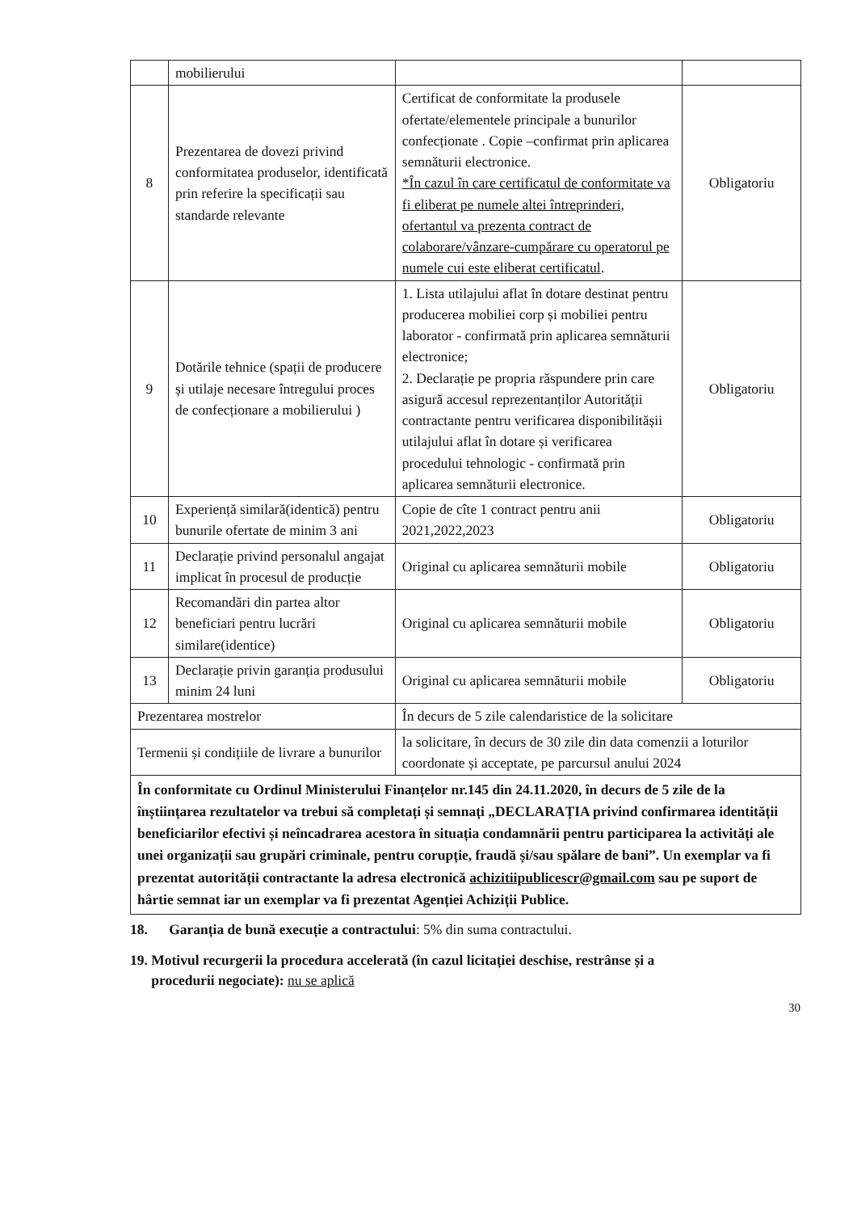| | mobilierului | | |
| 8 | Prezentarea de dovezi privind conformitatea produselor, identificată prin referire la specificații sau standarde relevante | Certificat de conformitate la produsele ofertate/elementele principale a bunurilor confecționate . Copie –confirmat prin aplicarea semnăturii electronice. *În cazul în care certificatul de conformitate va fi eliberat pe numele altei întreprinderi, ofertantul va prezenta contract de colaborare/vânzare-cumpărare cu operatorul pe numele cui este eliberat certificatul . | Obligatoriu |
| 9 | Dotările tehnice (spații de producere și utilaje necesare întregului proces de confecționare a mobilierului ) | 1. Lista utilajului aflat în dotare destinat pentru producerea mobiliei corp și mobiliei pentru laborator - confirmată prin aplicarea semnăturii electronice; 2. Declarație pe propria răspundere prin care asigură accesul reprezentanților Autorității contractante pentru verificarea disponibilitășii utilajului aflat în dotare și verificarea procedului tehnologic - confirmată prin aplicarea semnăturii electronice. | Obligatoriu |
| 10 | Experiență similară(identică) pentru bunurile ofertate de minim 3 ani | Copie de cîte 1 contract pentru anii 2021,2022,2023 | Obligatoriu |
| 11 | Declarație privind personalul angajat implicat în procesul de producție | Original cu aplicarea semnăturii mobile | Obligatoriu |
| 12 | Recomandări din partea altor beneficiari pentru lucrări similare(identice) | Original cu aplicarea semnăturii mobile | Obligatoriu |
| 13 | Declarație privin garanția produsului minim 24 luni | Original cu aplicarea semnăturii mobile | Obligatoriu |
| Prezentarea mostrelor | | În decurs de 5 zile calendaristice de la solicitare | |
| Termenii și condițiile de livrare a bunurilor | | la solicitare, în decurs de 30 zile din data comenzii a loturilor coordonate și acceptate, pe parcursul anului 2024 | |
| În conformitate cu Ordinul Ministerului Finanțelor nr.145 din 24.11.2020, în decurs de 5 zile de la înștiințarea rezultatelor va trebui să completați și semnați „DECLARAȚIA privind confirmarea identității beneficiarilor efectivi și neîncadrarea acestora în situația condamnării pentru participarea la activități ale unei organizații sau grupări criminale, pentru corupție, fraudă și/sau spălare de bani”. Un exemplar va fi prezentat autorității contractante la adresa electronică achizitiipublicescr@gmail.com sau pe suport de hârtie semnat iar un exemplar va fi prezentat Agenției Achiziții Publice. | | | |
18. Garanția de bună execuție a contractului: 5% din suma contractului.
19. Motivul recurgerii la procedura accelerată (în cazul licitației deschise, restrânse și a
procedurii negociate): nu se aplică
30